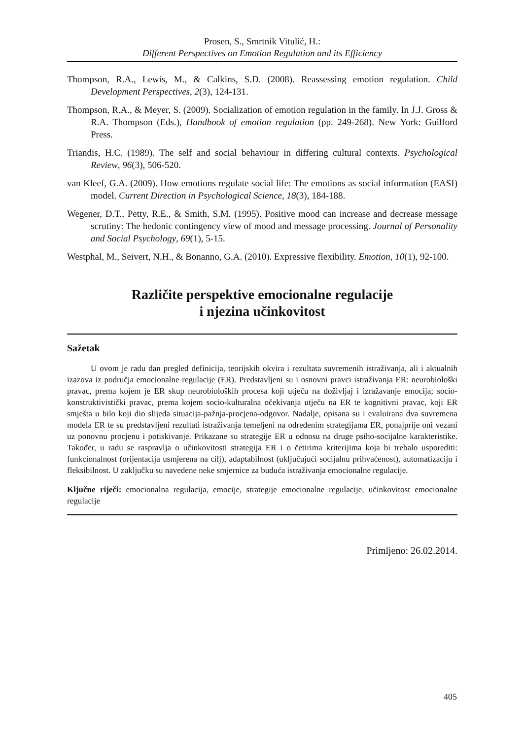Prosen, S., Smrtnik Vitulić, H.:
Different Perspectives on Emotion Regulation and its Efficiency
Thompson, R.A., Lewis, M., & Calkins, S.D. (2008). Reassessing emotion regulation. Child Development Perspectives, 2(3), 124-131.
Thompson, R.A., & Meyer, S. (2009). Socialization of emotion regulation in the family. In J.J. Gross & R.A. Thompson (Eds.), Handbook of emotion regulation (pp. 249-268). New York: Guilford Press.
Triandis, H.C. (1989). The self and social behaviour in differing cultural contexts. Psychological Review, 96(3), 506-520.
van Kleef, G.A. (2009). How emotions regulate social life: The emotions as social information (EASI) model. Current Direction in Psychological Science, 18(3), 184-188.
Wegener, D.T., Petty, R.E., & Smith, S.M. (1995). Positive mood can increase and decrease message scrutiny: The hedonic contingency view of mood and message processing. Journal of Personality and Social Psychology, 69(1), 5-15.
Westphal, M., Seivert, N.H., & Bonanno, G.A. (2010). Expressive flexibility. Emotion, 10(1), 92-100.
Različite perspektive emocionalne regulacije
i njezina učinkovitost
Sažetak
U ovom je radu dan pregled definicija, teorijskih okvira i rezultata suvremenih istraživanja, ali i aktualnih izazova iz područja emocionalne regulacije (ER). Predstavljeni su i osnovni pravci istraživanja ER: neurobiološki pravac, prema kojem je ER skup neurobioloških procesa koji utječu na doživljaj i izražavanje emocija; socio-konstruktivistički pravac, prema kojem socio-kulturalna očekivanja utječu na ER te kognitivni pravac, koji ER smješta u bilo koji dio slijeda situacija-pažnja-procjena-odgovor. Nadalje, opisana su i evaluirana dva suvremena modela ER te su predstavljeni rezultati istraživanja temeljeni na određenim strategijama ER, ponajprije oni vezani uz ponovnu procjenu i potiskivanje. Prikazane su strategije ER u odnosu na druge psiho-socijalne karakteristike. Također, u radu se raspravlja o učinkovitosti strategija ER i o četirima kriterijima koja bi trebalo usporediti: funkcionalnost (orijentacija usmjerena na cilj), adaptabilnost (uključujući socijalnu prihvaćenost), automatizaciju i fleksibilnost. U zaključku su navedene neke smjernice za buduća istraživanja emocionalne regulacije.
Ključne riječi: emocionalna regulacija, emocije, strategije emocionalne regulacije, učinkovitost emocionalne regulacije
Primljeno: 26.02.2014.
405